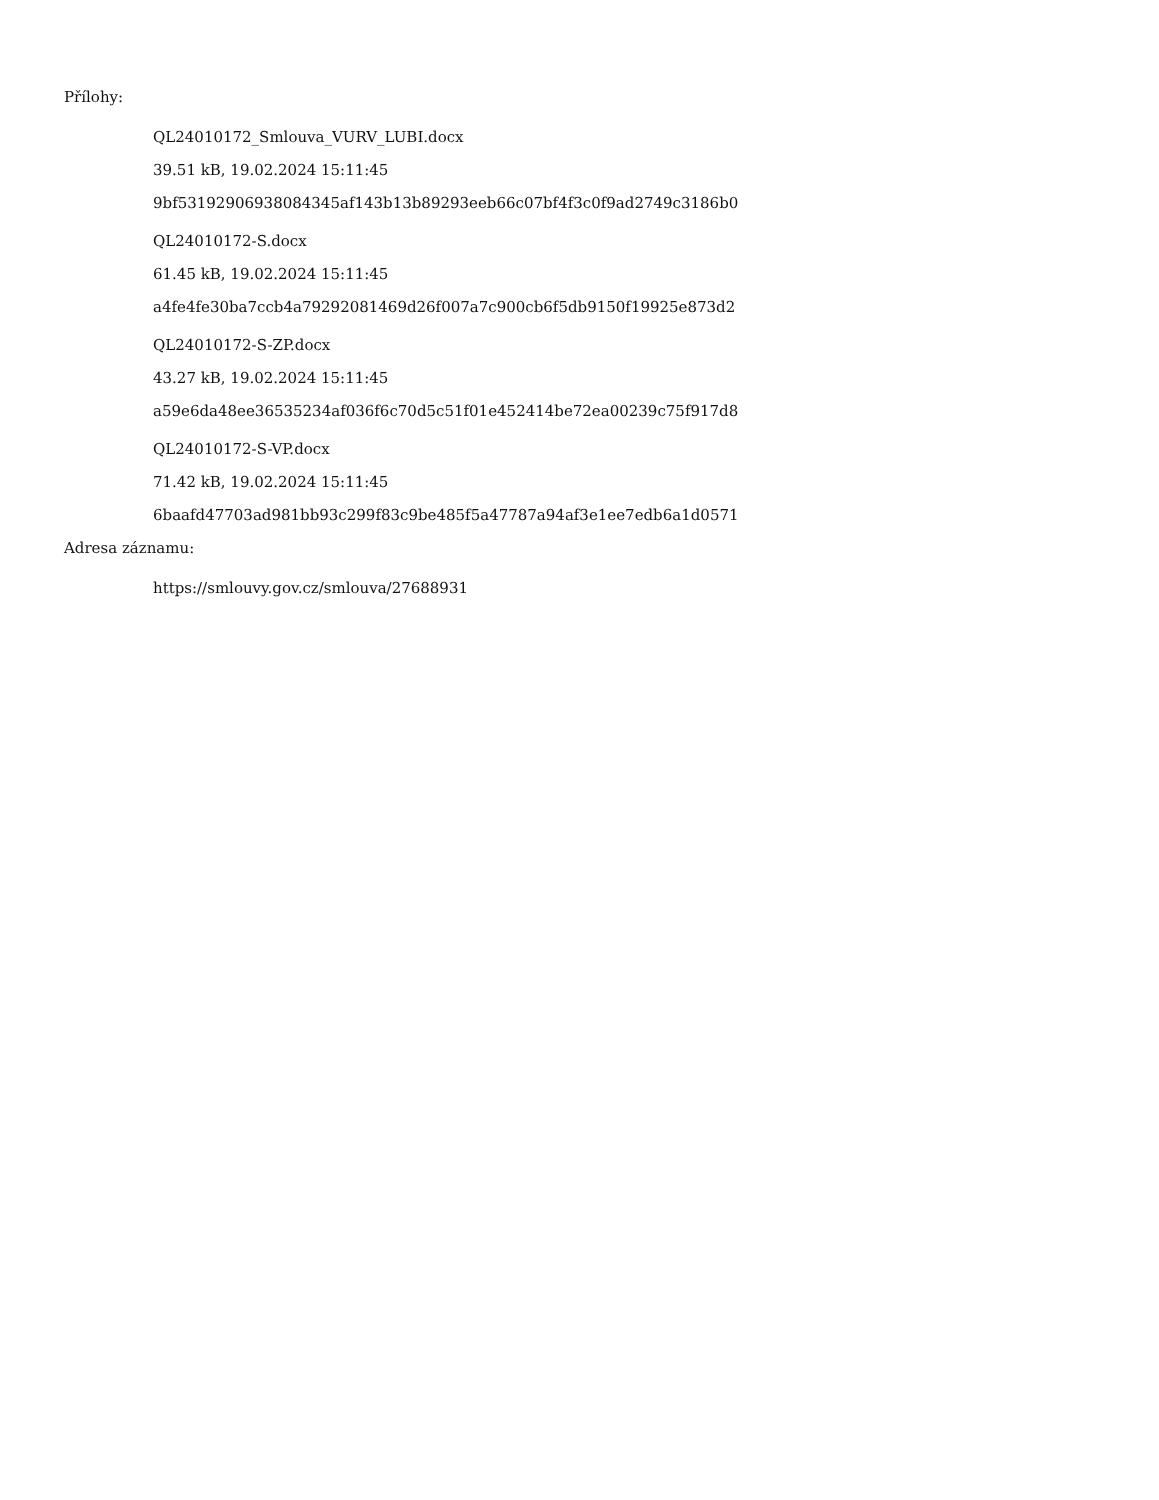Přílohy:
QL24010172_Smlouva_VURV_LUBI.docx
39.51 kB, 19.02.2024 15:11:45
9bf53192906938084345af143b13b89293eeb66c07bf4f3c0f9ad2749c3186b0
QL24010172-S.docx
61.45 kB, 19.02.2024 15:11:45
a4fe4fe30ba7ccb4a79292081469d26f007a7c900cb6f5db9150f19925e873d2
QL24010172-S-ZP.docx
43.27 kB, 19.02.2024 15:11:45
a59e6da48ee36535234af036f6c70d5c51f01e452414be72ea00239c75f917d8
QL24010172-S-VP.docx
71.42 kB, 19.02.2024 15:11:45
6baafd47703ad981bb93c299f83c9be485f5a47787a94af3e1ee7edb6a1d0571
Adresa záznamu:
https://smlouvy.gov.cz/smlouva/27688931